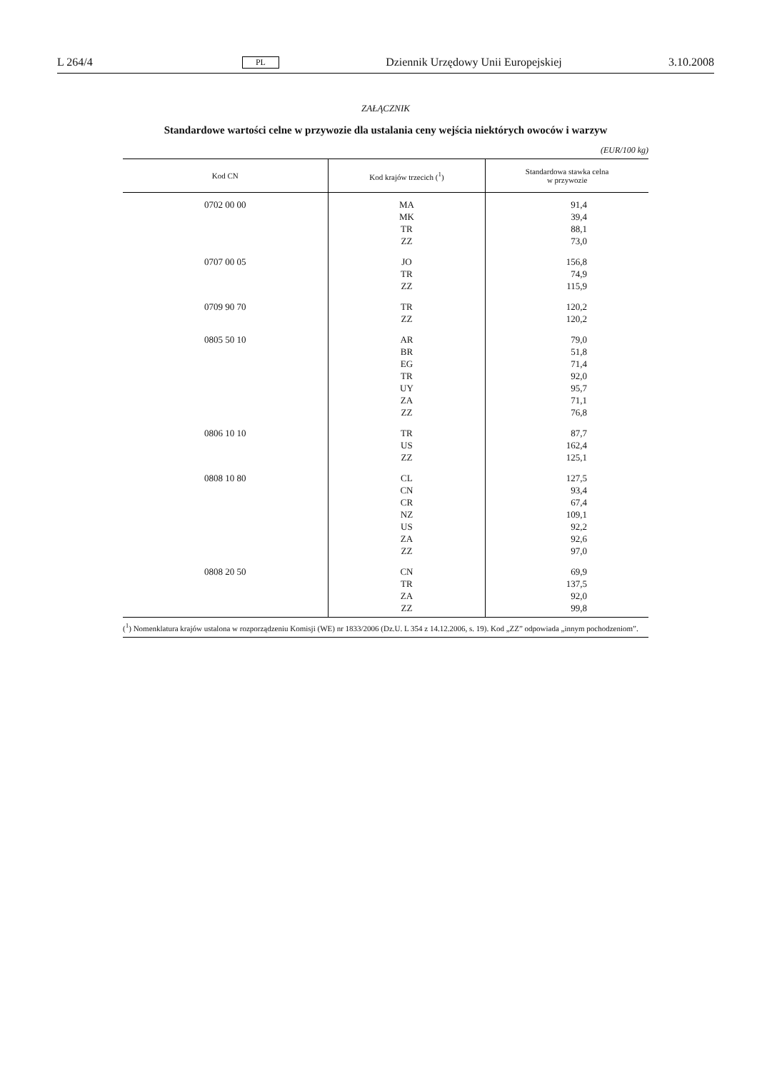L 264/4 PL Dziennik Urzędowy Unii Europejskiej 3.10.2008
ZAŁĄCZNIK
Standardowe wartości celne w przywozie dla ustalania ceny wejścia niektórych owoców i warzyw
(EUR/100 kg)
| Kod CN | Kod krajów trzecich (<sup>1</sup>) | Standardowa stawka celna w przywozie |
| --- | --- | --- |
| 0702 00 00 | MA MK TR ZZ | 91,4 39,4 88,1 73,0 |
| 0707 00 05 | JO TR ZZ | 156,8 74,9 115,9 |
| 0709 90 70 | TR ZZ | 120,2 120,2 |
| 0805 50 10 | AR BR EG TR UY ZA ZZ | 79,0 51,8 71,4 92,0 95,7 71,1 76,8 |
| 0806 10 10 | TR US ZZ | 87,7 162,4 125,1 |
| 0808 10 80 | CL CN CR NZ US ZA ZZ | 127,5 93,4 67,4 109,1 92,2 92,6 97,0 |
| 0808 20 50 | CN TR ZA ZZ | 69,9 137,5 92,0 99,8 |
(<sup>1</sup>) Nomenklatura krajów ustalona w rozporządzeniu Komisji (WE) nr 1833/2006 (Dz.U. L 354 z 14.12.2006, s. 19). Kod „ZZ” odpowiada „innym pochodzeniom”.